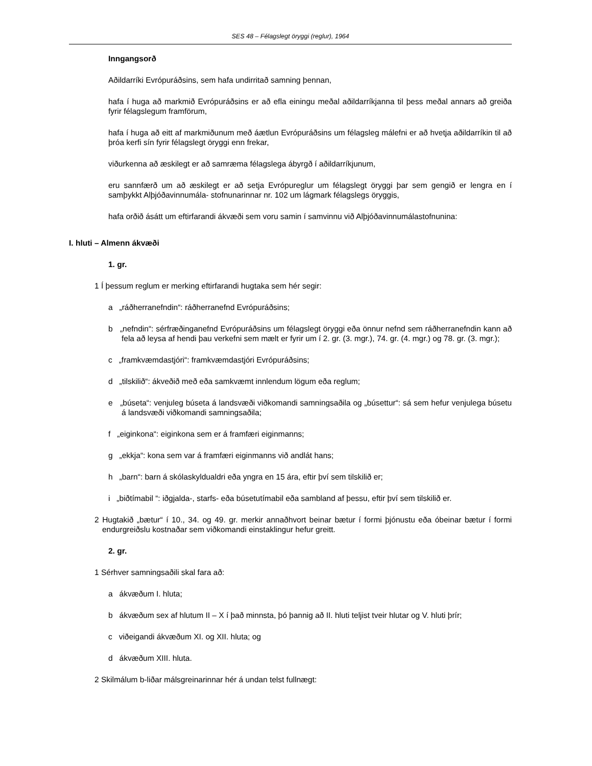SES 48 – Félagslegt öryggi (reglur), 1964
Inngangsorð
Aðildarríki Evrópuráðsins, sem hafa undirritað samning þennan,
hafa í huga að markmið Evrópuráðsins er að efla einingu meðal aðildarríkjanna til þess meðal annars að greiða fyrir félagslegum framförum,
hafa í huga að eitt af markmiðunum með áætlun Evrópuráðsins um félagsleg málefni er að hvetja aðildarríkin til að þróa kerfi sín fyrir félagslegt öryggi enn frekar,
viðurkenna að æskilegt er að samræma félagslega ábyrgð í aðildarríkjunum,
eru sannfærð um að æskilegt er að setja Evrópureglur um félagslegt öryggi þar sem gengið er lengra en í samþykkt Alþjóðavinnumála- stofnunarinnar nr. 102 um lágmark félagslegs öryggis,
hafa orðið ásátt um eftirfarandi ákvæði sem voru samin í samvinnu við Alþjóðavinnumálastofnunina:
I. hluti – Almenn ákvæði
1. gr.
1 Í þessum reglum er merking eftirfarandi hugtaka sem hér segir:
a „ráðherranefndin“: ráðherranefnd Evrópuráðsins;
b „nefndin“: sérfræðinganefnd Evrópuráðsins um félagslegt öryggi eða önnur nefnd sem ráðherranefndin kann að fela að leysa af hendi þau verkefni sem mælt er fyrir um í 2. gr. (3. mgr.), 74. gr. (4. mgr.) og 78. gr. (3. mgr.);
c „framkvæmdastjóri“: framkvæmdastjóri Evrópuráðsins;
d „tilskilið“: ákveðið með eða samkvæmt innlendum lögum eða reglum;
e „búseta“: venjuleg búseta á landsvæði viðkomandi samningsaðila og „búsettur“: sá sem hefur venjulega búsetu á landsvæði viðkomandi samningsaðila;
f „eiginkona“: eiginkona sem er á framfæri eiginmanns;
g „ekkja“: kona sem var á framfæri eiginmanns við andlát hans;
h „barn“: barn á skólaskyldualdri eða yngra en 15 ára, eftir því sem tilskilið er;
i „biðtímabil “: iðgjalda-, starfs- eða búsetutímabil eða sambland af þessu, eftir því sem tilskilið er.
2 Hugtakið „bætur“ í 10., 34. og 49. gr. merkir annaðhvort beinar bætur í formi þjónustu eða óbeinar bætur í formi endurgreiðslu kostnaðar sem viðkomandi einstaklingur hefur greitt.
2. gr.
1 Sérhver samningsaðili skal fara að:
a ákvæðum I. hluta;
b ákvæðum sex af hlutum II – X í það minnsta, þó þannig að II. hluti teljist tveir hlutar og V. hluti þrír;
c viðeigandi ákvæðum XI. og XII. hluta; og
d ákvæðum XIII. hluta.
2 Skilmálum b-liðar málsgreinarinnar hér á undan telst fullnægt: